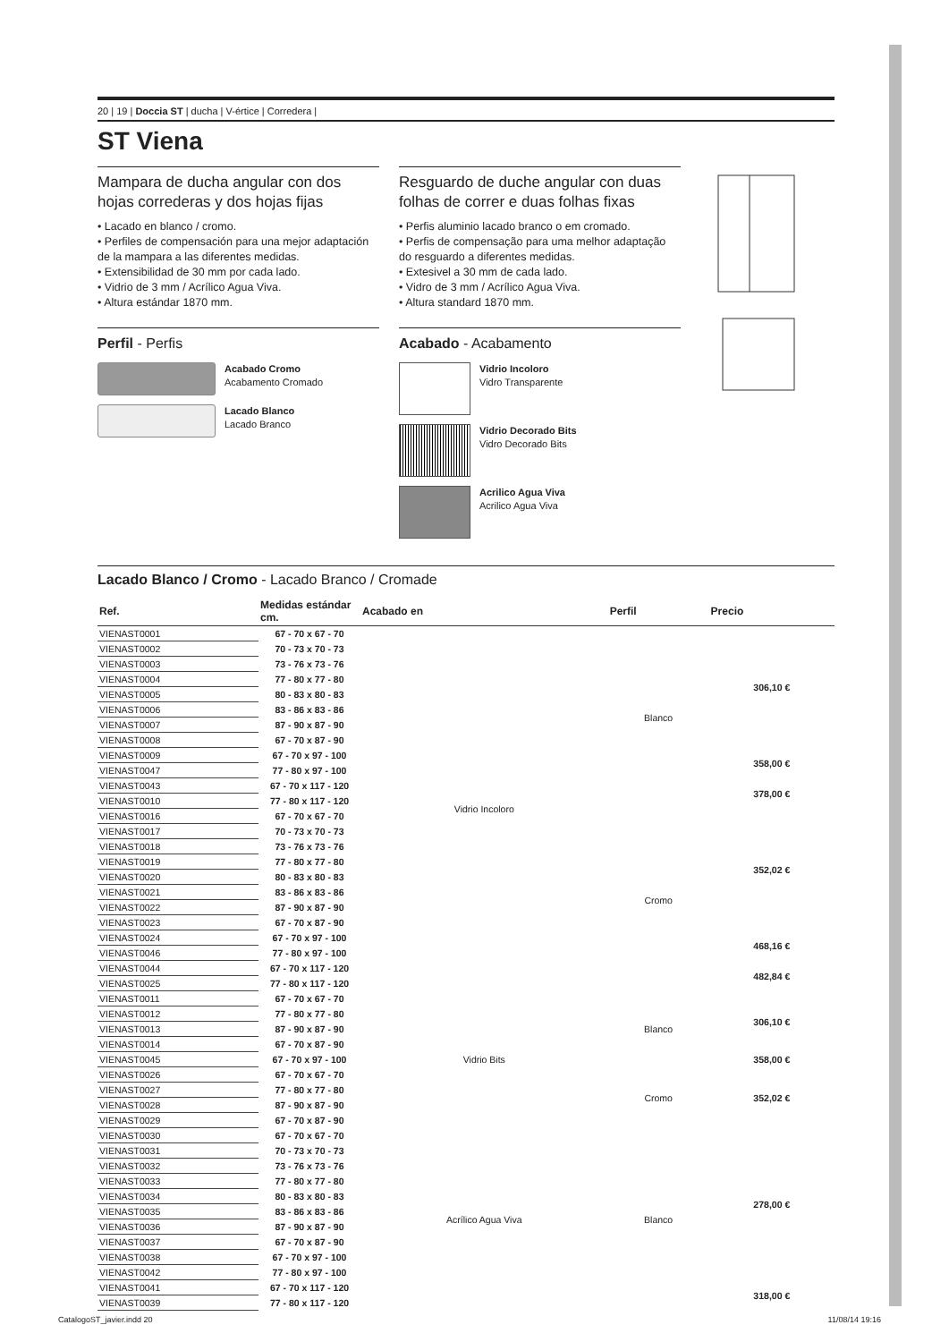20 | 19 | Doccia ST | ducha | V-értice | Corredera |
ST Viena
Mampara de ducha angular con dos hojas correderas y dos hojas fijas
• Lacado en blanco / cromo.
• Perfiles de compensación para una mejor adaptación de la mampara a las diferentes medidas.
• Extensibilidad de 30 mm por cada lado.
• Vidrio de 3 mm / Acrílico Agua Viva.
• Altura estándar 1870 mm.
Perfil - Perfis
Acabado Cromo
Acabamento Cromado
Lacado Blanco
Lacado Branco
Resguardo de duche angular con duas folhas de correr e duas folhas fixas
• Perfis aluminio lacado branco o em cromado.
• Perfis de compensação para uma melhor adaptação do resguardo a diferentes medidas.
• Extesivel a 30 mm de cada lado.
• Vidro de 3 mm / Acrílico Agua Viva.
• Altura standard 1870 mm.
Acabado - Acabamento
Vidrio Incoloro
Vidro Transparente
Vidrio Decorado Bits
Vidro Decorado Bits
Acrilico Agua Viva
Acrilico Agua Viva
Lacado Blanco / Cromo - Lacado Branco / Cromade
| Ref. | Medidas estándar cm. | Acabado en | Perfil | Precio |
| --- | --- | --- | --- | --- |
| VIENAST0001 | 67 - 70 x 67 - 70 | Vidrio Incoloro | Blanco | 306,10 € |
| VIENAST0002 | 70 - 73 x 70 - 73 | | | |
| VIENAST0003 | 73 - 76 x 73 - 76 | | | |
| VIENAST0004 | 77 - 80 x 77 - 80 | | | |
| VIENAST0005 | 80 - 83 x 80 - 83 | | | |
| VIENAST0006 | 83 - 86 x 83 - 86 | | | |
| VIENAST0007 | 87 - 90 x 87 - 90 | | | |
| VIENAST0008 | 67 - 70 x 87 - 90 | | | |
| VIENAST0009 | 67 - 70 x 97 - 100 | | | 358,00 € |
| VIENAST0047 | 77 - 80 x 97 - 100 | | | |
| VIENAST0043 | 67 - 70 x 117 - 120 | | | 378,00 € |
| VIENAST0010 | 77 - 80 x 117 - 120 | | | |
| VIENAST0016 | 67 - 70 x 67 - 70 | | Cromo | 352,02 € |
| VIENAST0017 | 70 - 73 x 70 - 73 | | | |
| VIENAST0018 | 73 - 76 x 73 - 76 | | | |
| VIENAST0019 | 77 - 80 x 77 - 80 | | | |
| VIENAST0020 | 80 - 83 x 80 - 83 | | | |
| VIENAST0021 | 83 - 86 x 83 - 86 | | | |
| VIENAST0022 | 87 - 90 x 87 - 90 | | | |
| VIENAST0023 | 67 - 70 x 87 - 90 | | | |
| VIENAST0024 | 67 - 70 x 97 - 100 | | | 468,16 € |
| VIENAST0046 | 77 - 80 x 97 - 100 | | | |
| VIENAST0044 | 67 - 70 x 117 - 120 | | | 482,84 € |
| VIENAST0025 | 77 - 80 x 117 - 120 | | | |
| VIENAST0011 | 67 - 70 x 67 - 70 | Vidrio Bits | Blanco | 306,10 € |
| VIENAST0012 | 77 - 80 x 77 - 80 | | | |
| VIENAST0013 | 87 - 90 x 87 - 90 | | | |
| VIENAST0014 | 67 - 70 x 87 - 90 | | | |
| VIENAST0045 | 67 - 70 x 97 - 100 | | | 358,00 € |
| VIENAST0026 | 67 - 70 x 67 - 70 | | Cromo | 352,02 € |
| VIENAST0027 | 77 - 80 x 77 - 80 | | | |
| VIENAST0028 | 87 - 90 x 87 - 90 | | | |
| VIENAST0029 | 67 - 70 x 87 - 90 | | | |
| VIENAST0030 | 67 - 70 x 67 - 70 | Acrílico Agua Viva | Blanco | 278,00 € |
| VIENAST0031 | 70 - 73 x 70 - 73 | | | |
| VIENAST0032 | 73 - 76 x 73 - 76 | | | |
| VIENAST0033 | 77 - 80 x 77 - 80 | | | |
| VIENAST0034 | 80 - 83 x 80 - 83 | | | |
| VIENAST0035 | 83 - 86 x 83 - 86 | | | |
| VIENAST0036 | 87 - 90 x 87 - 90 | | | |
| VIENAST0037 | 67 - 70 x 87 - 90 | | | |
| VIENAST0038 | 67 - 70 x 97 - 100 | | | |
| VIENAST0042 | 77 - 80 x 97 - 100 | | | |
| VIENAST0041 | 67 - 70 x 117 - 120 | | | 318,00 € |
| VIENAST0039 | 77 - 80 x 117 - 120 | | | |
CatalogoST_javier.indd 20 11/08/14 19:16